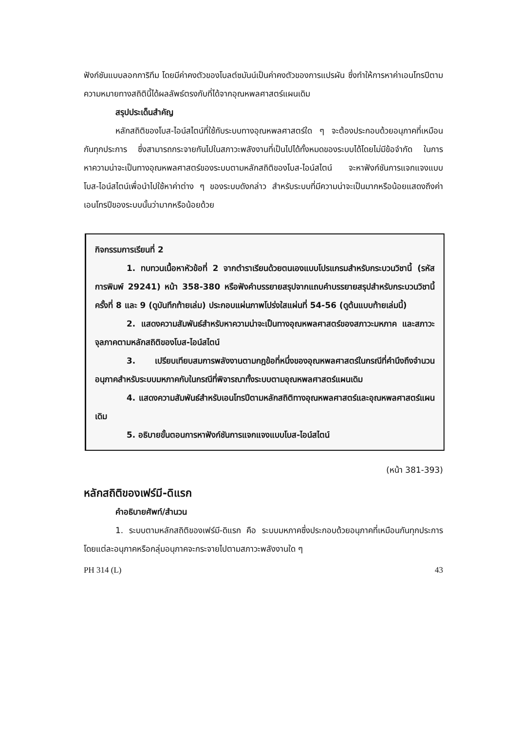ฟังก์ชันแบบลอกการิทึม โดยมีค่าคงตัวของโบลต์ซมันน์เป็นค่าคงตัวของการแปรผัน ซึ่งทำให้การหาค่าเอนโทรปีตามความหมายทางสถิตินี้ได้ผลลัพธ์ตรงกับที่ได้จากอุณหพลศาสตร์แผนเดิม
สรุปประเด็นสำคัญ
หลักสถิติของโบส-ไอน์สไตน์ที่ใช้กับระบบทางอุณหพลศาสตร์ใด ๆ จะต้องประกอบด้วยอนุภาคที่เหมือนกันทุกประการ ซึ่งสามารถกระจายกันไปในสภาวะพลังงานที่เป็นไปได้ทั้งหมดของระบบได้โดยไม่มีข้อจำกัด ในการหาความน่าจะเป็นทางอุณหพลศาสตร์ของระบบตามหลักสถิติของโบส-ไอน์สไตน์ จะหาฟังก์ชันการแจกแจงแบบโบส-ไอน์สไตน์เพื่อนำไปใช้หาค่าต่าง ๆ ของระบบดังกล่าว สำหรับระบบที่มีความน่าจะเป็นมากหรือน้อยแสดงถึงค่าเอนโทรปีของระบบนั้นว่ามากหรือน้อยด้วย
กิจกรรมการเรียนที่ 2
1. ทบทวนเนื้อหาหัวข้อที่ 2 จากตำราเรียนด้วยตนเองแบบโปรแกรมสำหรับกระบวนวิชานี้ (รหัสการพิมพ์ 29241) หน้า 358-380 หรือฟังคำบรรยายสรุปจากแถบคำบรรยายสรุปสำหรับกระบวนวิชานี้ ครั้งที่ 8 และ 9 (ดูบันทึกท้ายเล่ม) ประกอบแผ่นภาพโปร่งใสแผ่นที่ 54-56 (ดูต้นแบบท้ายเล่มนี้)
2. แสดงความสัมพันธ์สำหรับหาความน่าจะเป็นทางอุณหพลศาสตร์ของสภาวะมหภาค และสภาวะจุลภาคตามหลักสถิติของโบส-ไอน์สไตน์
3. เปรียบเทียบสมการพลังงานตามกฎข้อที่หนึ่งของอุณหพลศาสตร์ในกรณีที่คำนึงถึงจำนวนอนุภาคสำหรับระบบมหภาคกับในกรณีที่พิจารณาทั้งระบบตามอุณหพลศาสตร์แผนเดิม
4. แสดงความสัมพันธ์สำหรับเอนโทรปีตามหลักสถิติทางอุณหพลศาสตร์และอุณหพลศาสตร์แผนเดิม
5. อธิบายขั้นตอนการหาฟังก์ชันการแจกแจงแบบโบส-ไอน์สไตน์
(หน้า 381-393)
หลักสถิติของเฟร์มี-ดิแรก
คำอธิบายศัพท์/สำนวน
1. ระบบตามหลักสถิติของเฟร์มี-ดิแรก คือ ระบบมหภาคซึ่งประกอบด้วยอนุภาคที่เหมือนกันทุกประการ โดยแต่ละอนุภาคหรือกลุ่มอนุภาคจะกระจายไปตามสภาวะพลังงานใด ๆ
PH 314 (L) 43